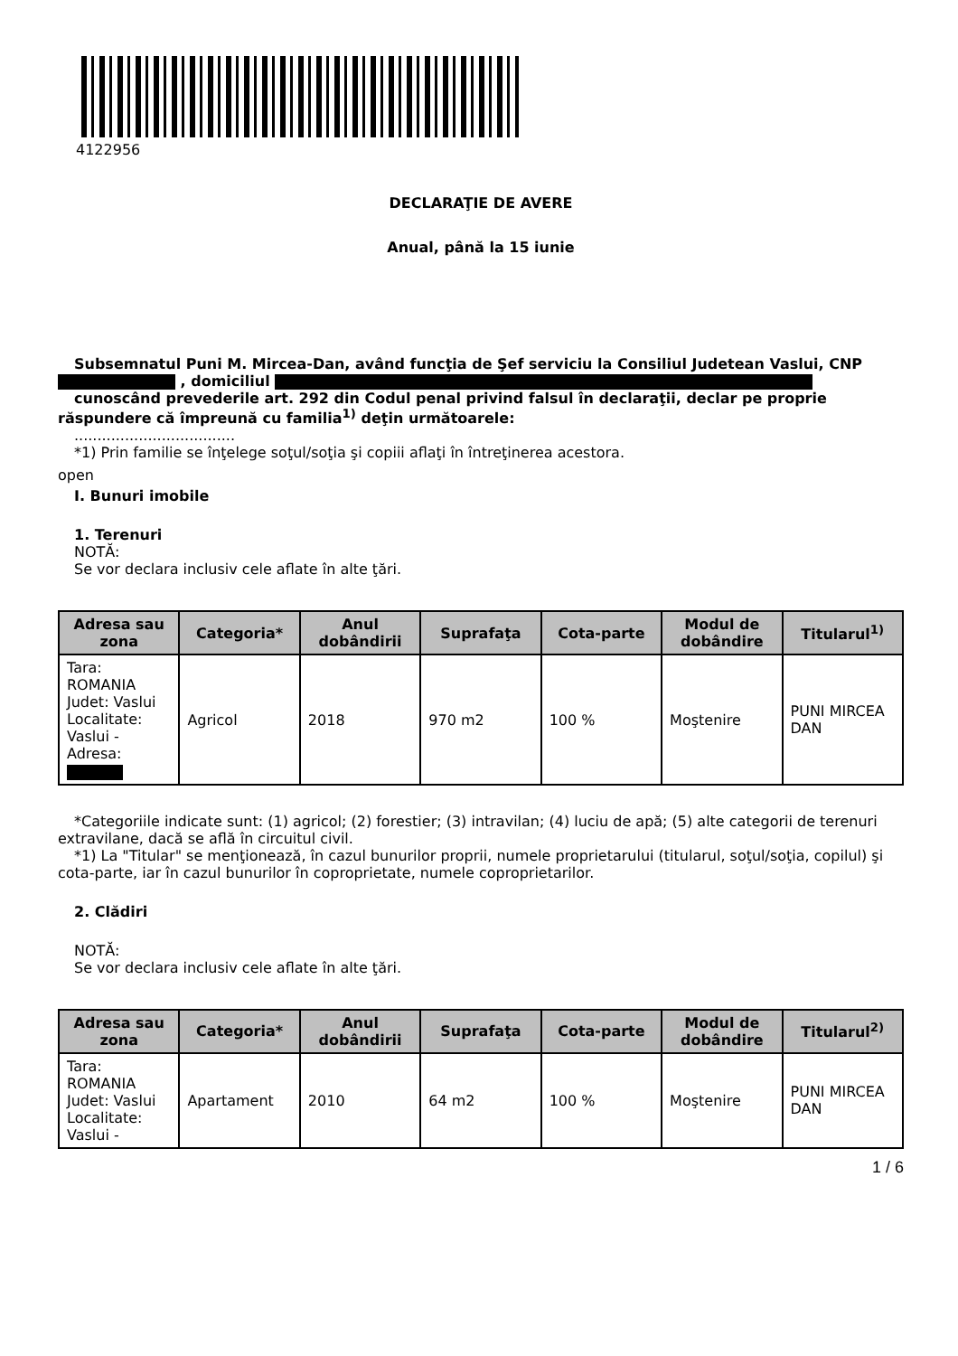4122956
DECLARAŢIE DE AVERE
Anual, până la 15 iunie
Subsemnatul Puni M. Mircea-Dan, având funcţia de Şef serviciu la Consiliul Judetean Vaslui, CNP , domiciliul
cunoscând prevederile art. 292 din Codul penal privind falsul în declaraţii, declar pe proprie răspundere că împreună cu familia<sup>1)</sup> deţin următoarele:
...................................
*1) Prin familie se înţelege soţul/soţia şi copiii aflaţi în întreţinerea acestora.
open
I. Bunuri imobile
1. Terenuri
NOTĂ:
Se vor declara inclusiv cele aflate în alte ţări.
| Adresa sau zona | Categoria* | Anul dobândirii | Suprafaţa | Cota-parte | Modul de dobândire | Titularul<sup>1)</sup> |
| --- | --- | --- | --- | --- | --- | --- |
| Tara: ROMANIA Judet: Vaslui Localitate: Vaslui - Adresa: | Agricol | 2018 | 970 m2 | 100 % | Moştenire | PUNI MIRCEA DAN |
*Categoriile indicate sunt: (1) agricol; (2) forestier; (3) intravilan; (4) luciu de apă; (5) alte categorii de terenuri extravilane, dacă se află în circuitul civil.
*1) La "Titular" se menţionează, în cazul bunurilor proprii, numele proprietarului (titularul, soţul/soţia, copilul) şi cota-parte, iar în cazul bunurilor în coproprietate, numele coproprietarilor.
2. Clădiri
NOTĂ:
Se vor declara inclusiv cele aflate în alte ţări.
| Adresa sau zona | Categoria* | Anul dobândirii | Suprafaţa | Cota-parte | Modul de dobândire | Titularul<sup>2)</sup> |
| --- | --- | --- | --- | --- | --- | --- |
| Tara: ROMANIA Judet: Vaslui Localitate: Vaslui - | Apartament | 2010 | 64 m2 | 100 % | Moştenire | PUNI MIRCEA DAN |
1 / 6